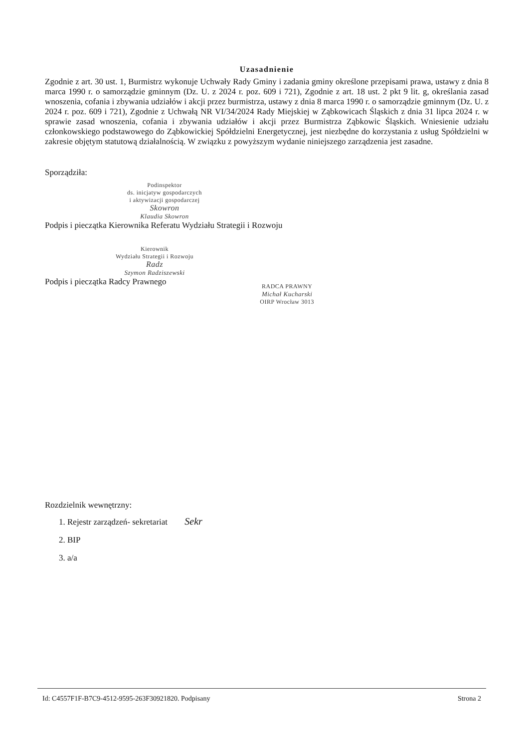Uzasadnienie
Zgodnie z art. 30 ust. 1, Burmistrz wykonuje Uchwały Rady Gminy i zadania gminy określone przepisami prawa, ustawy z dnia 8 marca 1990 r. o samorządzie gminnym (Dz. U. z 2024 r. poz. 609 i 721), Zgodnie z art. 18 ust. 2 pkt 9 lit. g, określania zasad wnoszenia, cofania i zbywania udziałów i akcji przez burmistrza, ustawy z dnia 8 marca 1990 r. o samorządzie gminnym (Dz. U. z 2024 r. poz. 609 i 721), Zgodnie z Uchwałą NR VI/34/2024 Rady Miejskiej w Ząbkowicach Śląskich z dnia 31 lipca 2024 r. w sprawie zasad wnoszenia, cofania i zbywania udziałów i akcji przez Burmistrza Ząbkowic Śląskich. Wniesienie udziału członkowskiego podstawowego do Ząbkowickiej Spółdzielni Energetycznej, jest niezbędne do korzystania z usług Spółdzielni w zakresie objętym statutową działalnością. W związku z powyższym wydanie niniejszego zarządzenia jest zasadne.
Sporządziła:
Podinspektor
ds. inicjatyw gospodarczych
i aktywizacji gospodarczej
Skowron
Klaudia Skowron
Podpis i pieczątka Kierownika Referatu Wydziału Strategii i Rozwoju
Kierownik
Wydziału Strategii i Rozwoju
Radz
Szymon Radziszewski
Podpis i pieczątka Radcy Prawnego
RADCA PRAWNY
Michał Kucharski
OIRP Wrocław 3013
Rozdzielnik wewnętrzny:
1. Rejestr zarządzeń- sekretariat Sekr
2. BIP
3. a/a
Id: C4557F1F-B7C9-4512-9595-263F30921820. Podpisany Strona 2